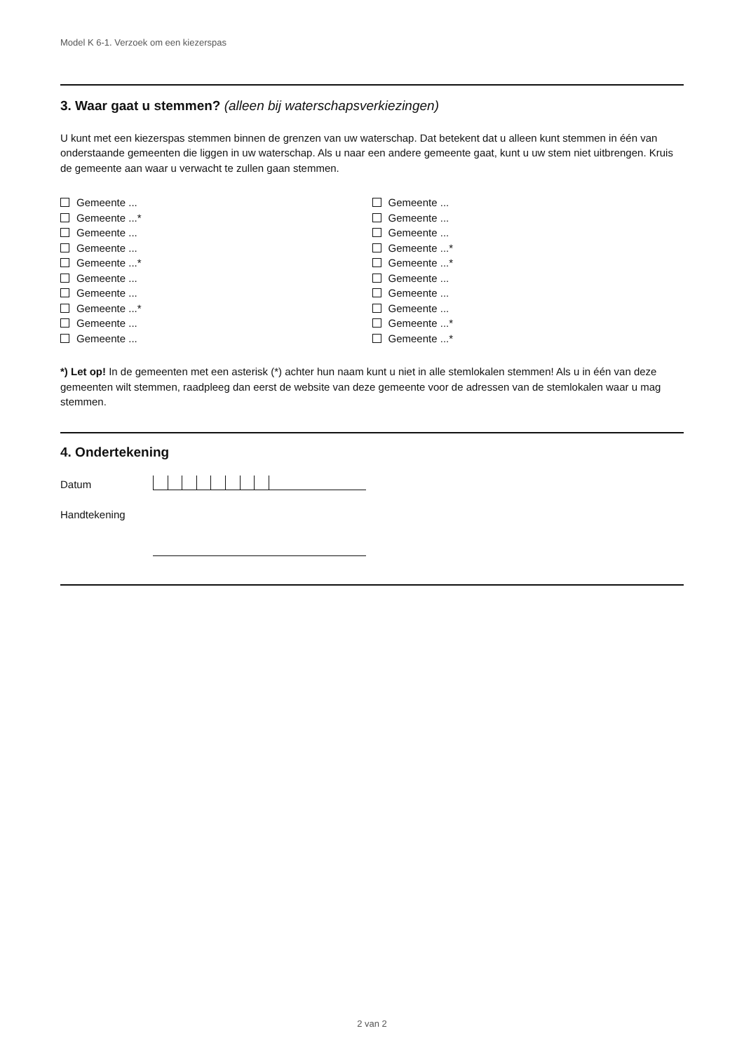Model K 6-1. Verzoek om een kiezerspas
3. Waar gaat u stemmen? (alleen bij waterschapsverkiezingen)
U kunt met een kiezerspas stemmen binnen de grenzen van uw waterschap. Dat betekent dat u alleen kunt stemmen in één van onderstaande gemeenten die liggen in uw waterschap. Als u naar een andere gemeente gaat, kunt u uw stem niet uitbrengen. Kruis de gemeente aan waar u verwacht te zullen gaan stemmen.
Gemeente ...
Gemeente ...*
Gemeente ...
Gemeente ...
Gemeente ...*
Gemeente ...
Gemeente ...
Gemeente ...*
Gemeente ...
Gemeente ...
Gemeente ...
Gemeente ...
Gemeente ...
Gemeente ...*
Gemeente ...*
Gemeente ...
Gemeente ...
Gemeente ...
Gemeente ...*
Gemeente ...*
*) Let op! In de gemeenten met een asterisk (*) achter hun naam kunt u niet in alle stemlokalen stemmen! Als u in één van deze gemeenten wilt stemmen, raadpleeg dan eerst de website van deze gemeente voor de adressen van de stemlokalen waar u mag stemmen.
4. Ondertekening
Datum
Handtekening
2 van 2